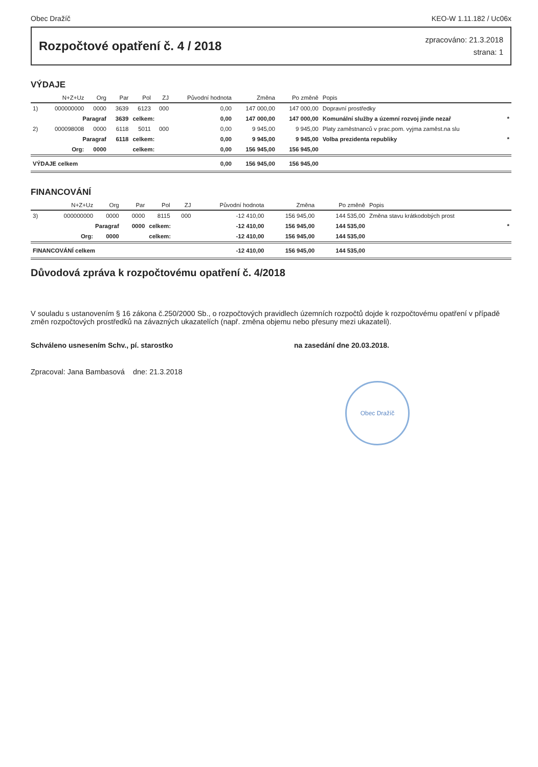Obec Dražíč KEO-W 1.11.182 / Uc06x
Rozpočtové opatření č. 4 / 2018
zpracováno: 21.3.2018
strana: 1
VÝDAJE
| | N+Z+Uz | Org | Par | Pol | ZJ | Původní hodnota | Změna | Po změně | Popis | |
| --- | --- | --- | --- | --- | --- | --- | --- | --- | --- | --- |
| 1) | 000000000 | 0000 | 3639 | 6123 | 000 | 0,00 | 147 000,00 | 147 000,00 | Dopravní prostředky | |
| | Paragraf | | 3639 | celkem: | | 0,00 | 147 000,00 | 147 000,00 | Komunální služby a územní rozvoj jinde nezař | * |
| 2) | 000098008 | 0000 | 6118 | 5011 | 000 | 0,00 | 9 945,00 | 9 945,00 | Platy zaměstnanců v prac.pom. vyjma zaměst.na slu | |
| | Paragraf | | 6118 | celkem: | | 0,00 | 9 945,00 | 9 945,00 | Volba prezidenta republiky | * |
| | Org: | 0000 | | celkem: | | 0,00 | 156 945,00 | 156 945,00 | | |
| VÝDAJE celkem | | | | | | 0,00 | 156 945,00 | 156 945,00 | | |
FINANCOVÁNÍ
| | N+Z+Uz | Org | Par | Pol | ZJ | Původní hodnota | Změna | Po změně | Popis | |
| --- | --- | --- | --- | --- | --- | --- | --- | --- | --- | --- |
| 3) | 000000000 | 0000 | 0000 | 8115 | 000 | -12 410,00 | 156 945,00 | 144 535,00 | Změna stavu krátkodobých prost | |
| | Paragraf | | 0000 | celkem: | | -12 410,00 | 156 945,00 | 144 535,00 | | * |
| | Org: | 0000 | | celkem: | | -12 410,00 | 156 945,00 | 144 535,00 | | |
| FINANCOVÁNÍ celkem | | | | | | -12 410,00 | 156 945,00 | 144 535,00 | | |
Důvodová zpráva k rozpočtovému opatření č. 4/2018
V souladu s ustanovením § 16 zákona č.250/2000 Sb., o rozpočtových pravidlech územních rozpočtů dojde k rozpočtovému opatření v případě změn rozpočtových prostředků na závazných ukazatelích (např. změna objemu nebo přesuny mezi ukazateli).
Schváleno usnesením Schv., pí. starostko na zasedání dne 20.03.2018.
Zpracoval: Jana Bambasová dne: 21.3.2018
Obec Dražíč